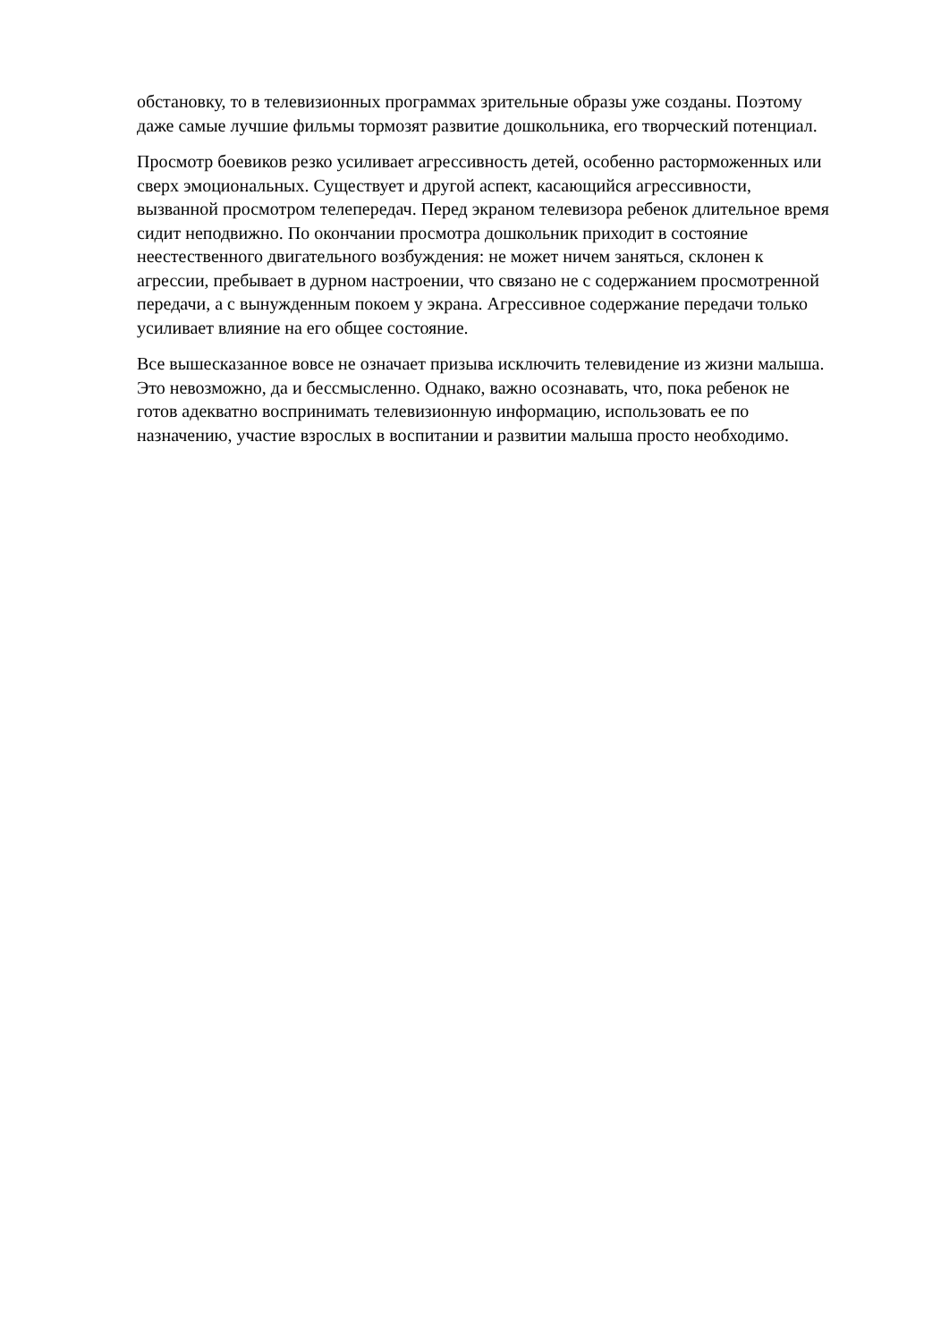обстановку, то в телевизионных программах зрительные образы уже созданы. Поэтому
даже самые лучшие фильмы тормозят развитие дошкольника, его творческий потенциал.
Просмотр боевиков резко усиливает агрессивность детей, особенно расторможенных или
сверх эмоциональных. Существует и другой аспект, касающийся агрессивности,
вызванной просмотром телепередач. Перед экраном телевизора ребенок длительное время
сидит неподвижно. По окончании просмотра дошкольник приходит в состояние
неестественного двигательного возбуждения: не может ничем заняться, склонен к
агрессии, пребывает в дурном настроении, что связано не с содержанием просмотренной
передачи, а с вынужденным покоем у экрана. Агрессивное содержание передачи только
усиливает влияние на его общее состояние.
Все вышесказанное вовсе не означает призыва исключить телевидение из жизни малыша.
Это невозможно, да и бессмысленно. Однако, важно осознавать, что, пока ребенок не
готов адекватно воспринимать телевизионную информацию, использовать ее по
назначению, участие взрослых в воспитании и развитии малыша просто необходимо.